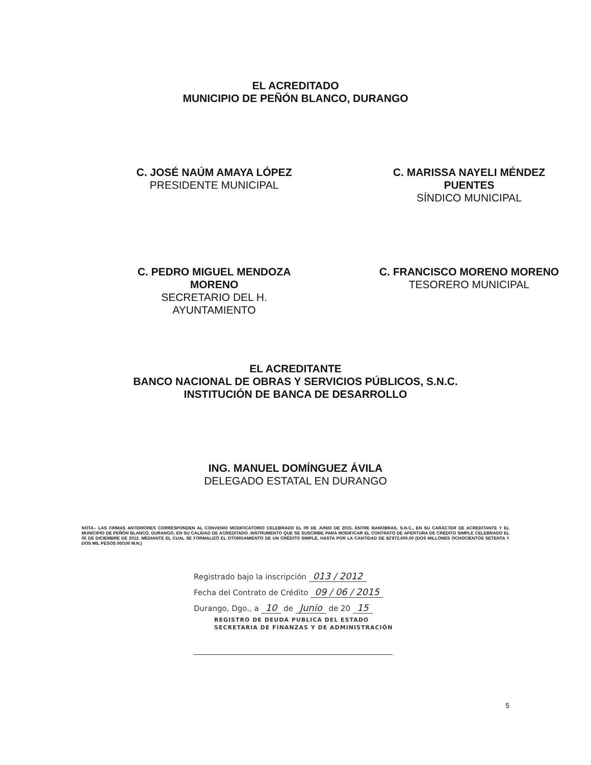EL ACREDITADO
MUNICIPIO DE PEÑÓN BLANCO, DURANGO
C. JOSÉ NAÚM AMAYA LÓPEZ
PRESIDENTE MUNICIPAL
C. MARISSA NAYELI MÉNDEZ
PUENTES
SÍNDICO MUNICIPAL
C. PEDRO MIGUEL MENDOZA
MORENO
SECRETARIO DEL H.
AYUNTAMIENTO
C. FRANCISCO MORENO MORENO
TESORERO MUNICIPAL
EL ACREDITANTE
BANCO NACIONAL DE OBRAS Y SERVICIOS PÚBLICOS, S.N.C.
INSTITUCIÓN DE BANCA DE DESARROLLO
ING. MANUEL DOMÍNGUEZ ÁVILA
DELEGADO ESTATAL EN DURANGO
NOTA.- LAS FIRMAS ANTERIORES CORRESPONDEN AL CONVENIO MODIFICATORIO CELEBRADO EL 09 DE JUNIO DE 2015, ENTRE BANOBRAS, S.N.C., EN SU CARÁCTER DE ACREDITANTE Y EL MUNICIPIO DE PEÑÓN BLANCO, DURANGO, EN SU CALIDAD DE ACREDITADO. INSTRUMENTO QUE SE SUSCRIBE PARA MODIFICAR EL CONTRATO DE APERTURA DE CRÉDITO SIMPLE CELEBRADO EL 05 DE DICIEMBRE DE 2012, MEDIANTE EL CUAL SE FORMALIZÓ EL OTORGAMIENTO DE UN CRÉDITO SIMPLE, HASTA POR LA CANTIDAD DE $2'872,000.00 (DOS MILLONES OCHOCIENTOS SETENTA Y DOS MIL PESOS 00/100 M.N.)
Registrado bajo la inscripción 013 / 2012
Fecha del Contrato de Crédito 09 / 06 / 2015
Durango, Dgo., a 10 de Junio de 20 15
REGISTRO DE DEUDA PUBLICA DEL ESTADO
SECRETARIA DE FINANZAS Y DE ADMINISTRACIÓN
5